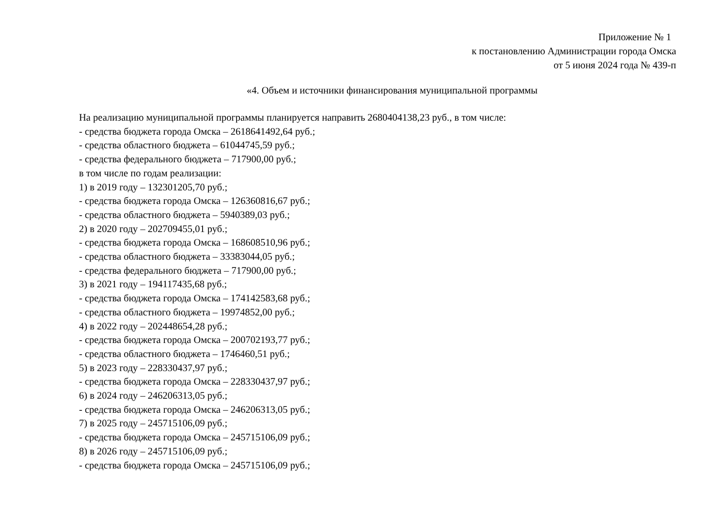Приложение № 1
к постановлению Администрации города Омска
от 5 июня 2024 года № 439-п
«4. Объем и источники финансирования муниципальной программы
На реализацию муниципальной программы планируется направить 2680404138,23 руб., в том числе:
- средства бюджета города Омска – 2618641492,64 руб.;
- средства областного бюджета – 61044745,59 руб.;
- средства федерального бюджета – 717900,00 руб.;
в том числе по годам реализации:
1) в 2019 году – 132301205,70 руб.;
- средства бюджета города Омска – 126360816,67 руб.;
- средства областного бюджета – 5940389,03 руб.;
2) в 2020 году – 202709455,01 руб.;
- средства бюджета города Омска – 168608510,96 руб.;
- средства областного бюджета – 33383044,05 руб.;
- средства федерального бюджета – 717900,00 руб.;
3) в 2021 году – 194117435,68 руб.;
- средства бюджета города Омска – 174142583,68 руб.;
- средства областного бюджета – 19974852,00 руб.;
4) в 2022 году – 202448654,28 руб.;
- средства бюджета города Омска – 200702193,77 руб.;
- средства областного бюджета – 1746460,51 руб.;
5) в 2023 году – 228330437,97 руб.;
- средства бюджета города Омска – 228330437,97 руб.;
6) в 2024 году – 246206313,05 руб.;
- средства бюджета города Омска – 246206313,05 руб.;
7) в 2025 году – 245715106,09 руб.;
- средства бюджета города Омска – 245715106,09 руб.;
8) в 2026 году – 245715106,09 руб.;
- средства бюджета города Омска – 245715106,09 руб.;